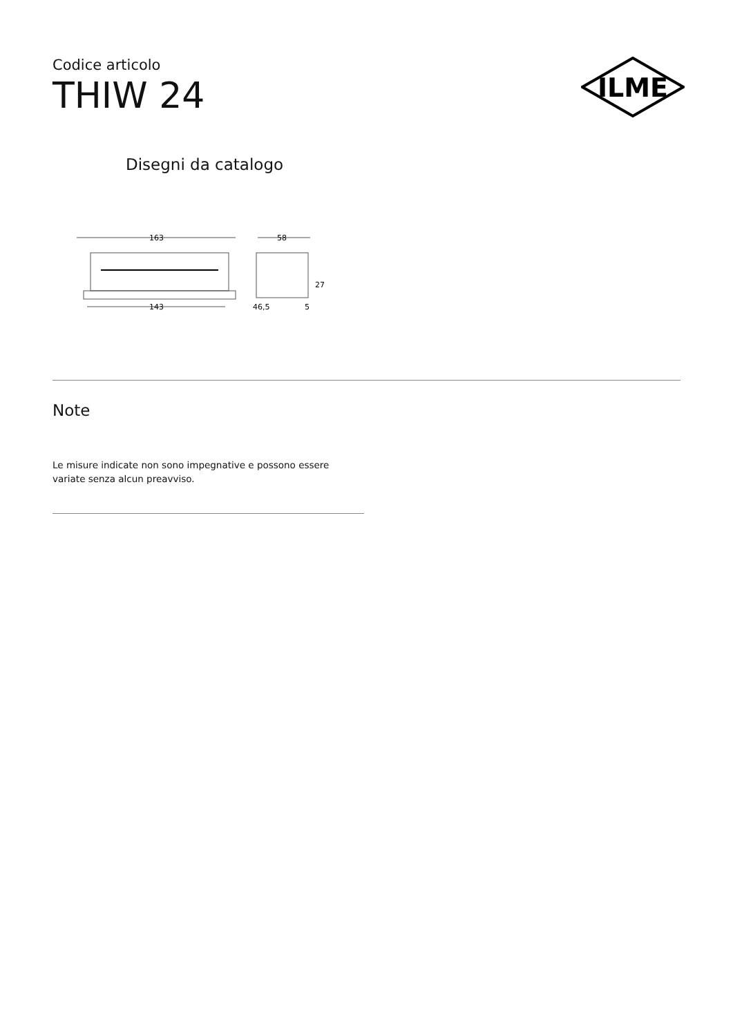Codice articolo
THIW 24
ILME
Disegni da catalogo
163
143
58
27
46,5
5
Note
Le misure indicate non sono impegnative e possono essere variate senza alcun preavviso.